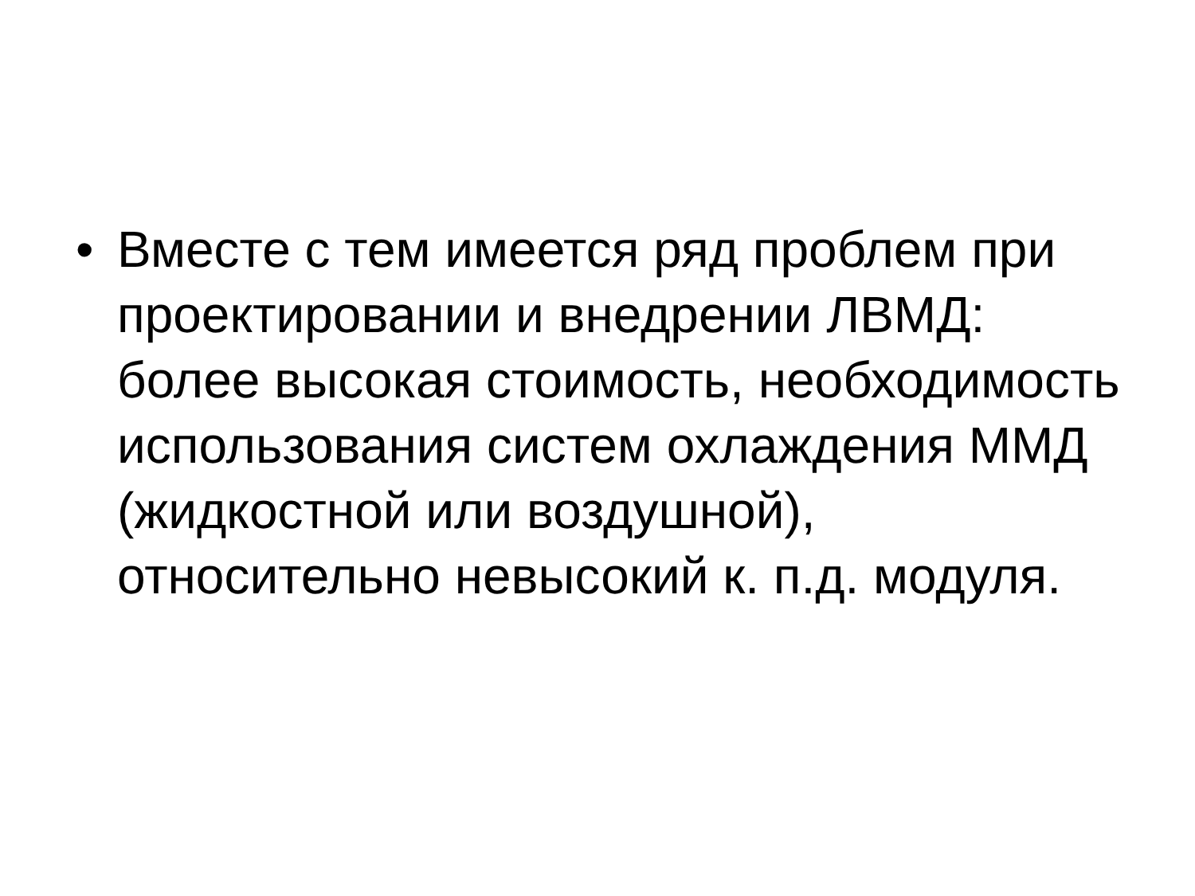• Вместе с тем имеется ряд проблем при проектировании и внедрении ЛВМД: более высокая стоимость, необходимость использования систем охлаждения ММД (жидкостной или воздушной), относительно невысокий к. п.д. модуля.